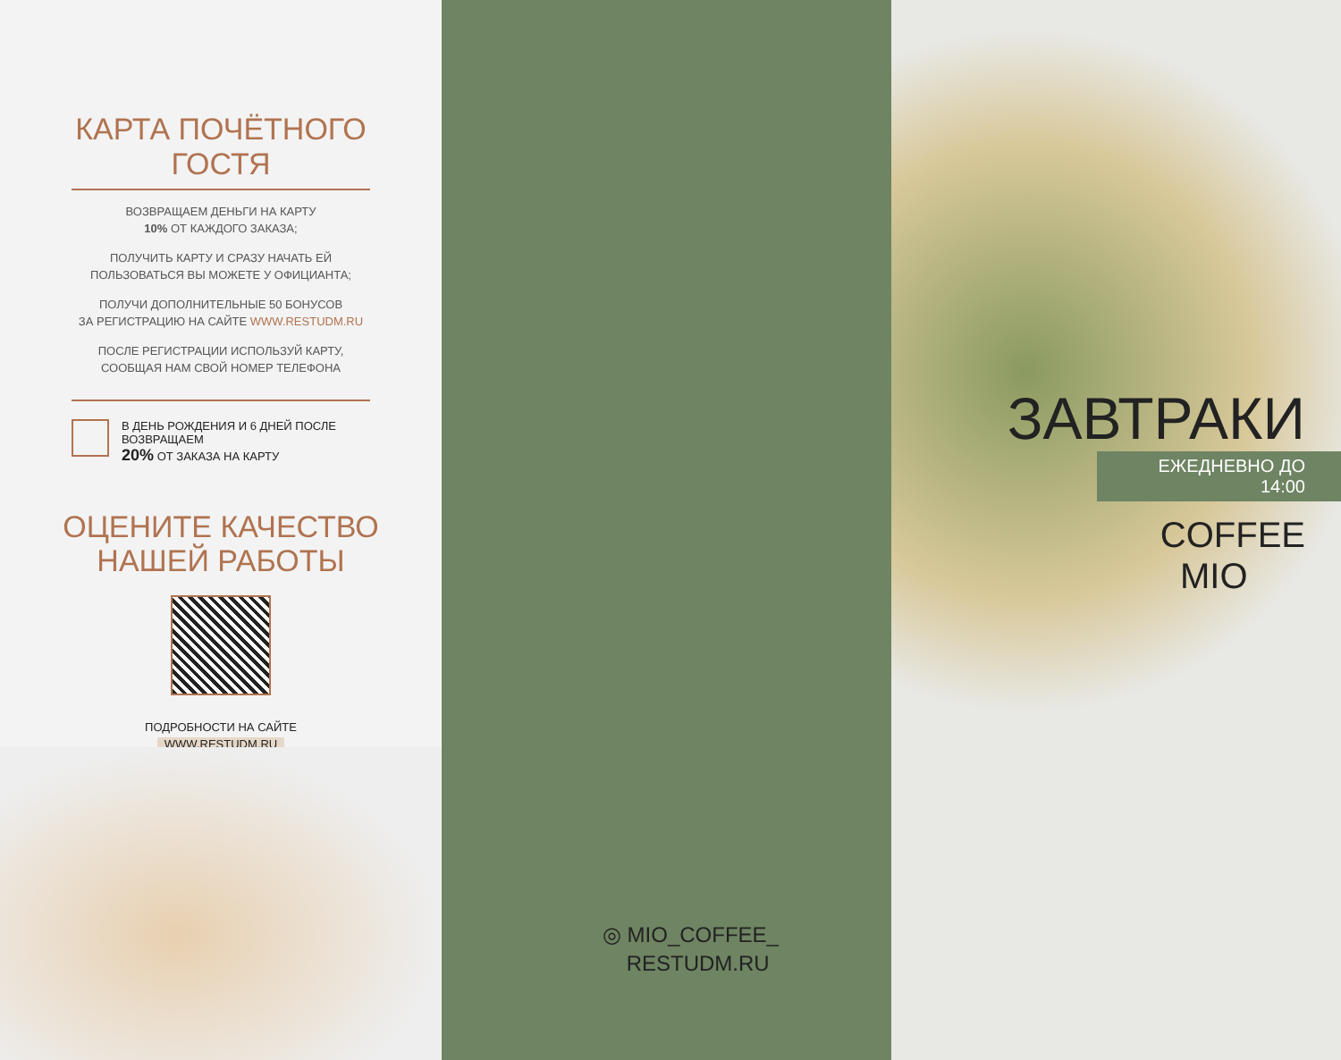КАРТА ПОЧЁТНОГО ГОСТЯ
ВОЗВРАЩАЕМ ДЕНЬГИ НА КАРТУ
10% ОТ КАЖДОГО ЗАКАЗА;
ПОЛУЧИТЬ КАРТУ И СРАЗУ НАЧАТЬ ЕЙ
ПОЛЬЗОВАТЬСЯ ВЫ МОЖЕТЕ У ОФИЦИАНТА;
ПОЛУЧИ ДОПОЛНИТЕЛЬНЫЕ 50 БОНУСОВ
ЗА РЕГИСТРАЦИЮ НА САЙТЕ WWW.RESTUDM.RU
ПОСЛЕ РЕГИСТРАЦИИ ИСПОЛЬЗУЙ КАРТУ,
СООБЩАЯ НАМ СВОЙ НОМЕР ТЕЛЕФОНА
В ДЕНЬ РОЖДЕНИЯ И 6 ДНЕЙ ПОСЛЕ ВОЗВРАЩАЕМ
20% ОТ ЗАКАЗА НА КАРТУ
ОЦЕНИТЕ КАЧЕСТВО
НАШЕЙ РАБОТЫ
ПОДРОБНОСТИ НА САЙТЕ
WWW.RESTUDM.RU
◎ MIO_COFFEE_
RESTUDM.RU
ЗАВТРАКИ
ЕЖЕДНЕВНО ДО 14:00
COFFEE
MIO